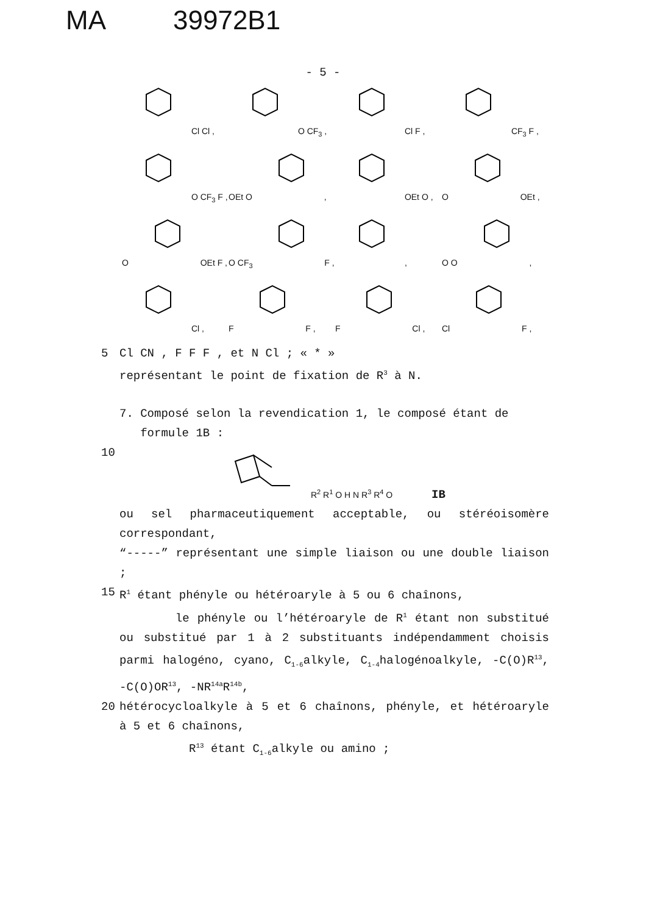MA 39972B1
- 5 -
Cl Cl ,
O CF<sub>3</sub> ,
Cl F ,
CF<sub>3</sub> F ,
O CF<sub>3</sub> F ,
OEt O ,
OEt O ,
O OEt ,
O OEt F ,
O CF<sub>3</sub> F ,
,
O O ,
Cl ,
F F ,
F Cl ,
Cl F ,
5 Cl CN , F F F , et N Cl ; « * »
représentant le point de fixation de R<sup>3</sup> à N.
7. Composé selon la revendication 1, le composé étant de
formule 1B :
10
R<sup>2</sup> R<sup>1</sup> O H N R<sup>3</sup> R<sup>4</sup> O IB
ou sel pharmaceutiquement acceptable, ou stéréoisomère correspondant,
“-----” représentant une simple liaison ou une double liaison ;
15 R<sup>1</sup> étant phényle ou hétéroaryle à 5 ou 6 chaînons,
le phényle ou l’hétéroaryle de R<sup>1</sup> étant non substitué ou substitué par 1 à 2 substituants indépendamment choisis parmi halogéno, cyano, C<sub>1-6</sub>alkyle, C<sub>1-4</sub>halogénoalkyle, -C(O)R<sup>13</sup>, -C(O)OR<sup>13</sup>, -NR<sup>14a</sup>R<sup>14b</sup>,
20 hétérocycloalkyle à 5 et 6 chaînons, phényle, et hétéroaryle à 5 et 6 chaînons,
R<sup>13</sup> étant C<sub>1-6</sub>alkyle ou amino ;